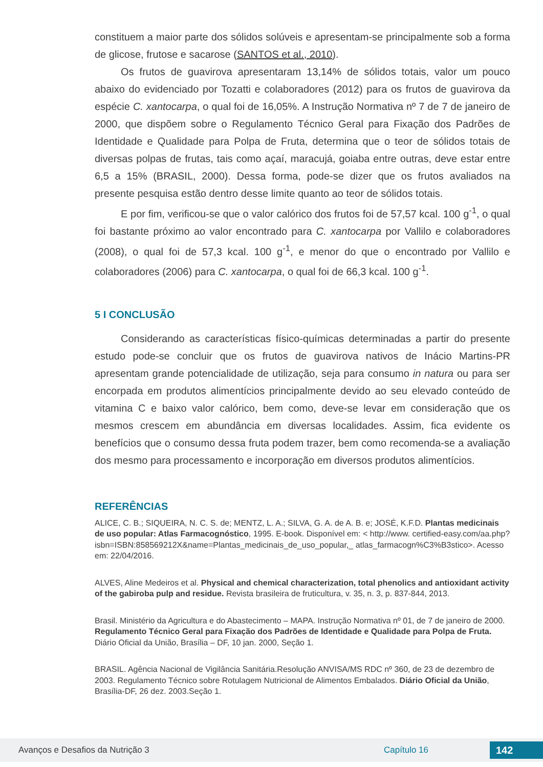constituem a maior parte dos sólidos solúveis e apresentam-se principalmente sob a forma de glicose, frutose e sacarose (SANTOS et al., 2010).
Os frutos de guavirova apresentaram 13,14% de sólidos totais, valor um pouco abaixo do evidenciado por Tozatti e colaboradores (2012) para os frutos de guavirova da espécie C. xantocarpa, o qual foi de 16,05%. A Instrução Normativa nº 7 de 7 de janeiro de 2000, que dispõem sobre o Regulamento Técnico Geral para Fixação dos Padrões de Identidade e Qualidade para Polpa de Fruta, determina que o teor de sólidos totais de diversas polpas de frutas, tais como açaí, maracujá, goiaba entre outras, deve estar entre 6,5 a 15% (BRASIL, 2000). Dessa forma, pode-se dizer que os frutos avaliados na presente pesquisa estão dentro desse limite quanto ao teor de sólidos totais.
E por fim, verificou-se que o valor calórico dos frutos foi de 57,57 kcal. 100 g<sup>-1</sup>, o qual foi bastante próximo ao valor encontrado para C. xantocarpa por Vallilo e colaboradores (2008), o qual foi de 57,3 kcal. 100 g<sup>-1</sup>, e menor do que o encontrado por Vallilo e colaboradores (2006) para C. xantocarpa, o qual foi de 66,3 kcal. 100 g<sup>-1</sup>.
5 I CONCLUSÃO
Considerando as características físico-químicas determinadas a partir do presente estudo pode-se concluir que os frutos de guavirova nativos de Inácio Martins-PR apresentam grande potencialidade de utilização, seja para consumo in natura ou para ser encorpada em produtos alimentícios principalmente devido ao seu elevado conteúdo de vitamina C e baixo valor calórico, bem como, deve-se levar em consideração que os mesmos crescem em abundância em diversas localidades. Assim, fica evidente os benefícios que o consumo dessa fruta podem trazer, bem como recomenda-se a avaliação dos mesmo para processamento e incorporação em diversos produtos alimentícios.
REFERÊNCIAS
ALICE, C. B.; SIQUEIRA, N. C. S. de; MENTZ, L. A.; SILVA, G. A. de A. B. e; JOSÉ, K.F.D. Plantas medicinais de uso popular: Atlas Farmacognóstico, 1995. E-book. Disponível em: < http://www. certified-easy.com/aa.php?isbn=ISBN:858569212X&name=Plantas_medicinais_de_uso_popular,_ atlas_farmacogn%C3%B3stico>. Acesso em: 22/04/2016.
ALVES, Aline Medeiros et al. Physical and chemical characterization, total phenolics and antioxidant activity of the gabiroba pulp and residue. Revista brasileira de fruticultura, v. 35, n. 3, p. 837-844, 2013.
Brasil. Ministério da Agricultura e do Abastecimento – MAPA. Instrução Normativa nº 01, de 7 de janeiro de 2000. Regulamento Técnico Geral para Fixação dos Padrões de Identidade e Qualidade para Polpa de Fruta. Diário Oficial da União, Brasília – DF, 10 jan. 2000, Seção 1.
BRASIL. Agência Nacional de Vigilância Sanitária.Resolução ANVISA/MS RDC nº 360, de 23 de dezembro de 2003. Regulamento Técnico sobre Rotulagem Nutricional de Alimentos Embalados. Diário Oficial da União, Brasília-DF, 26 dez. 2003.Seção 1.
Avanços e Desafios da Nutrição 3 Capítulo 16 142